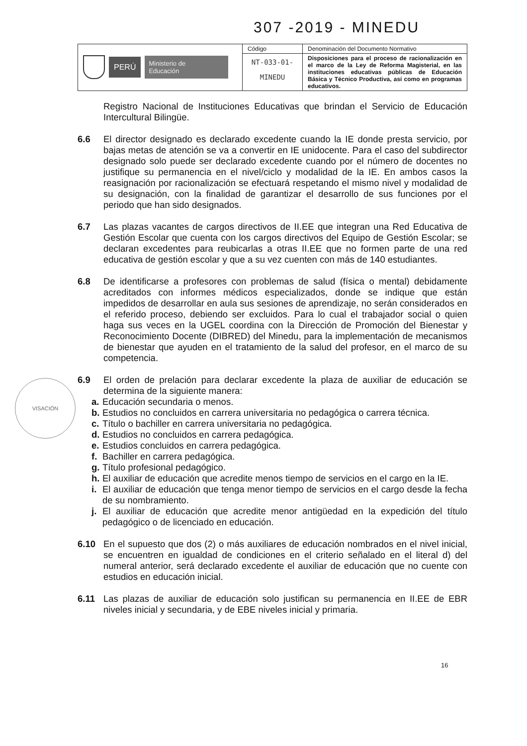307 -2019 - MINEDU
| PERÚ Ministerio de Educación | Código | Denominación del Documento Normativo |
| | NT-033-01- MINEDU | Disposiciones para el proceso de racionalización en el marco de la Ley de Reforma Magisterial, en las instituciones educativas públicas de Educación Básica y Técnico Productiva, así como en programas educativos. |
Registro Nacional de Instituciones Educativas que brindan el Servicio de Educación Intercultural Bilingüe.
6.6 El director designado es declarado excedente cuando la IE donde presta servicio, por bajas metas de atención se va a convertir en IE unidocente. Para el caso del subdirector designado solo puede ser declarado excedente cuando por el número de docentes no justifique su permanencia en el nivel/ciclo y modalidad de la IE. En ambos casos la reasignación por racionalización se efectuará respetando el mismo nivel y modalidad de su designación, con la finalidad de garantizar el desarrollo de sus funciones por el periodo que han sido designados.
6.7 Las plazas vacantes de cargos directivos de II.EE que integran una Red Educativa de Gestión Escolar que cuenta con los cargos directivos del Equipo de Gestión Escolar; se declaran excedentes para reubicarlas a otras II.EE que no formen parte de una red educativa de gestión escolar y que a su vez cuenten con más de 140 estudiantes.
6.8 De identificarse a profesores con problemas de salud (física o mental) debidamente acreditados con informes médicos especializados, donde se indique que están impedidos de desarrollar en aula sus sesiones de aprendizaje, no serán considerados en el referido proceso, debiendo ser excluidos. Para lo cual el trabajador social o quien haga sus veces en la UGEL coordina con la Dirección de Promoción del Bienestar y Reconocimiento Docente (DIBRED) del Minedu, para la implementación de mecanismos de bienestar que ayuden en el tratamiento de la salud del profesor, en el marco de su competencia.
6.9 El orden de prelación para declarar excedente la plaza de auxiliar de educación se determina de la siguiente manera:
a.
Educación secundaria o menos.
b.
Estudios no concluidos en carrera universitaria no pedagógica o carrera técnica.
c.
Título o bachiller en carrera universitaria no pedagógica.
d.
Estudios no concluidos en carrera pedagógica.
e.
Estudios concluidos en carrera pedagógica.
f.
Bachiller en carrera pedagógica.
g.
Título profesional pedagógico.
h.
El auxiliar de educación que acredite menos tiempo de servicios en el cargo en la IE.
i.
El auxiliar de educación que tenga menor tiempo de servicios en el cargo desde la fecha de su nombramiento.
j.
El auxiliar de educación que acredite menor antigüedad en la expedición del título pedagógico o de licenciado en educación.
6.10 En el supuesto que dos (2) o más auxiliares de educación nombrados en el nivel inicial, se encuentren en igualdad de condiciones en el criterio señalado en el literal d) del numeral anterior, será declarado excedente el auxiliar de educación que no cuente con estudios en educación inicial.
6.11 Las plazas de auxiliar de educación solo justifican su permanencia en II.EE de EBR niveles inicial y secundaria, y de EBE niveles inicial y primaria.
VISACIÓN
16